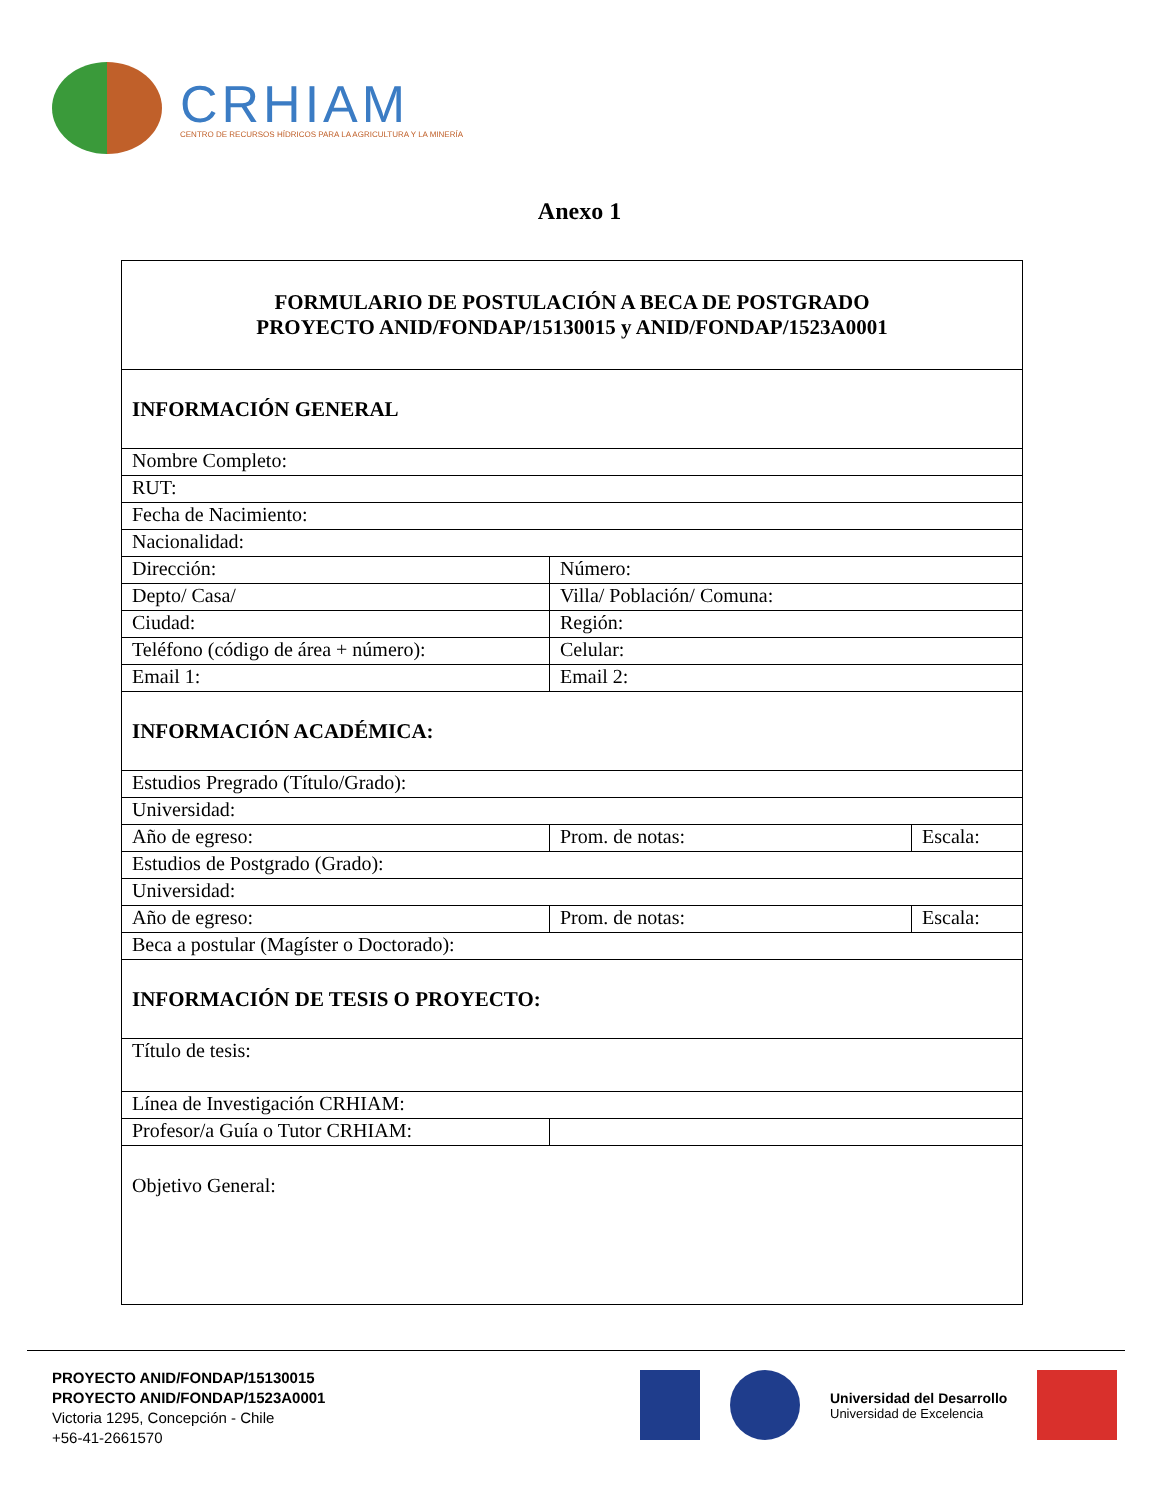CRHIAM
CENTRO DE RECURSOS HÍDRICOS PARA LA AGRICULTURA Y LA MINERÍA
Anexo 1
| FORMULARIO DE POSTULACIÓN A BECA DE POSTGRADO PROYECTO ANID/FONDAP/15130015 y ANID/FONDAP/1523A0001 | | |
| INFORMACIÓN GENERAL | | |
| Nombre Completo: | | |
| RUT: | | |
| Fecha de Nacimiento: | | |
| Nacionalidad: | | |
| Dirección: | Número: | |
| Depto/ Casa/ | Villa/ Población/ Comuna: | |
| Ciudad: | Región: | |
| Teléfono (código de área + número): | Celular: | |
| Email 1: | Email 2: | |
| INFORMACIÓN ACADÉMICA: | | |
| Estudios Pregrado (Título/Grado): | | |
| Universidad: | | |
| Año de egreso: | Prom. de notas: | Escala: |
| Estudios de Postgrado (Grado): | | |
| Universidad: | | |
| Año de egreso: | Prom. de notas: | Escala: |
| Beca a postular (Magíster o Doctorado): | | |
| INFORMACIÓN DE TESIS O PROYECTO: | | |
| Título de tesis: | | |
| Línea de Investigación CRHIAM: | | |
| Profesor/a Guía o Tutor CRHIAM: | | |
| Objetivo General: | | |
PROYECTO ANID/FONDAP/15130015
PROYECTO ANID/FONDAP/1523A0001
Victoria 1295, Concepción - Chile
+56-41-2661570
Universidad del Desarrollo
Universidad de Excelencia